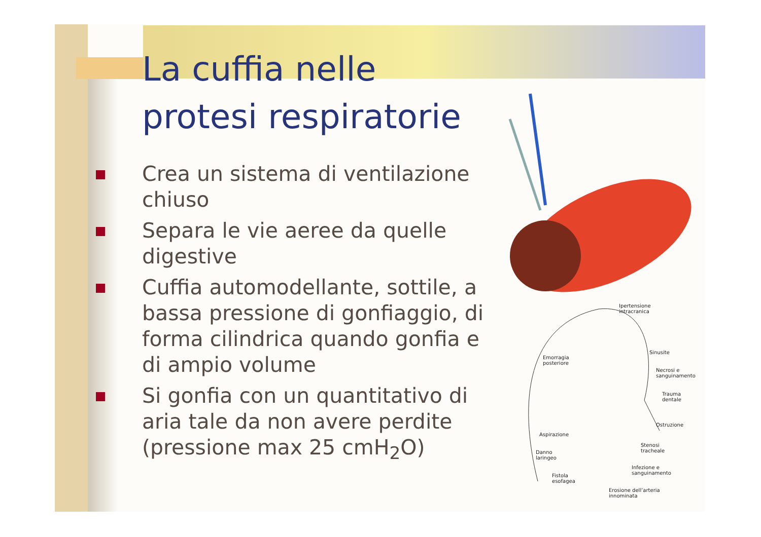La cuffia nelle protesi respiratorie
Crea un sistema di ventilazione chiuso
Separa le vie aeree da quelle digestive
Cuffia automodellante, sottile, a bassa pressione di gonfiaggio, di forma cilindrica quando gonfia e di ampio volume
Si gonfia con un quantitativo di aria tale da non avere perdite (pressione max 25 cmH<sub>2</sub>O)
Ipertensione
intracranica
Sinusite
Emorragia
posteriore
Necrosi e
sanguinamento
Trauma
dentale
Ostruzione
Aspirazione
Stenosi
tracheale
Danno
laringeo
Infezione e
sanguinamento
Fistola
esofagea
Erosione dell’arteria
innominata